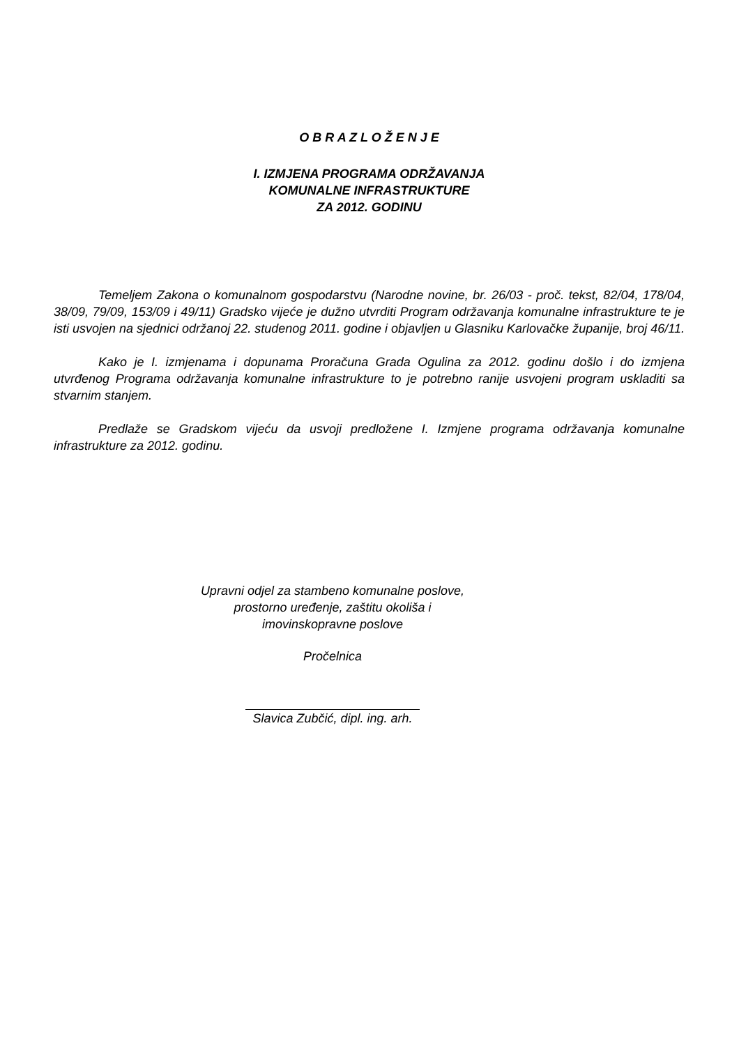O B R A Z L O Ž E N J E
I. IZMJENA PROGRAMA ODRŽAVANJA
KOMUNALNE INFRASTRUKTURE
ZA 2012. GODINU
Temeljem Zakona o komunalnom gospodarstvu (Narodne novine, br. 26/03 - proč. tekst, 82/04, 178/04, 38/09, 79/09, 153/09 i 49/11) Gradsko vijeće je dužno utvrditi Program održavanja komunalne infrastrukture te je isti usvojen na sjednici održanoj 22. studenog 2011. godine i objavljen u Glasniku Karlovačke županije, broj 46/11.
Kako je I. izmjenama i dopunama Proračuna Grada Ogulina za 2012. godinu došlo i do izmjena utvrđenog Programa održavanja komunalne infrastrukture to je potrebno ranije usvojeni program uskladiti sa stvarnim stanjem.
Predlaže se Gradskom vijeću da usvoji predložene I. Izmjene programa održavanja komunalne infrastrukture za 2012. godinu.
Upravni odjel za stambeno komunalne poslove,
prostorno uređenje, zaštitu okoliša i
imovinskopravne poslove
Pročelnica
Slavica Zubčić, dipl. ing. arh.